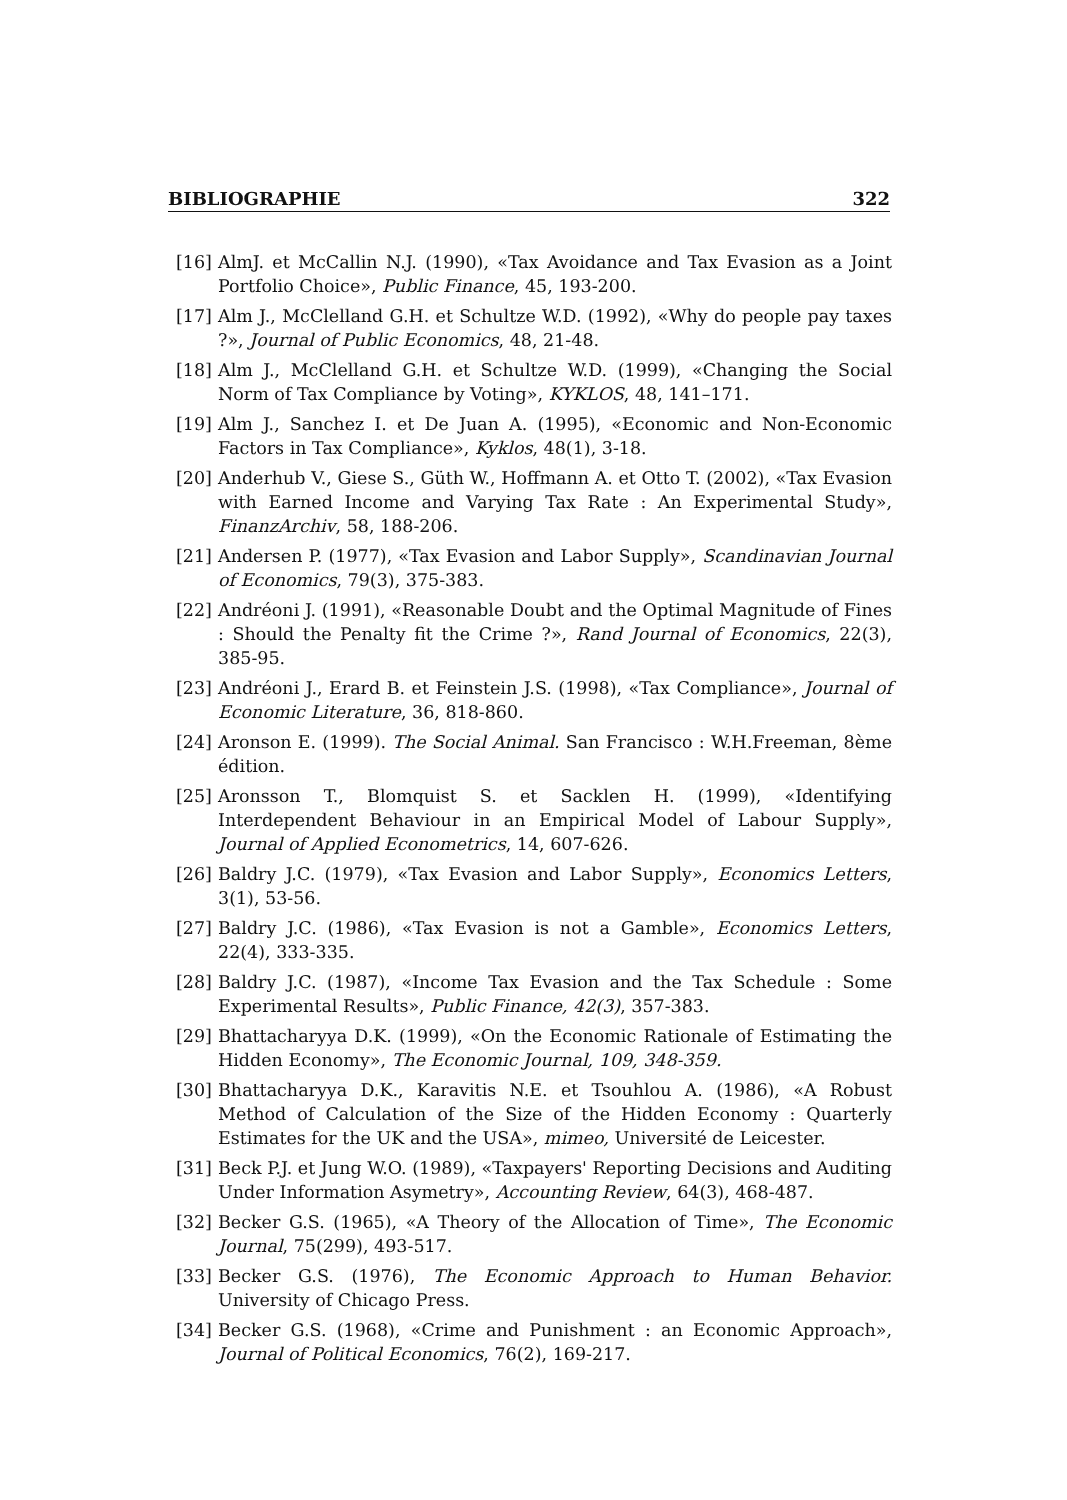BIBLIOGRAPHIE 322
[16] AlmJ. et McCallin N.J. (1990), «Tax Avoidance and Tax Evasion as a Joint Portfolio Choice», Public Finance, 45, 193-200.
[17] Alm J., McClelland G.H. et Schultze W.D. (1992), «Why do people pay taxes ?», Journal of Public Economics, 48, 21-48.
[18] Alm J., McClelland G.H. et Schultze W.D. (1999), «Changing the Social Norm of Tax Compliance by Voting», KYKLOS, 48, 141–171.
[19] Alm J., Sanchez I. et De Juan A. (1995), «Economic and Non-Economic Factors in Tax Compliance», Kyklos, 48(1), 3-18.
[20] Anderhub V., Giese S., Güth W., Hoffmann A. et Otto T. (2002), «Tax Evasion with Earned Income and Varying Tax Rate : An Experimental Study», FinanzArchiv, 58, 188-206.
[21] Andersen P. (1977), «Tax Evasion and Labor Supply», Scandinavian Journal of Economics, 79(3), 375-383.
[22] Andréoni J. (1991), «Reasonable Doubt and the Optimal Magnitude of Fines : Should the Penalty fit the Crime ?», Rand Journal of Economics, 22(3), 385-95.
[23] Andréoni J., Erard B. et Feinstein J.S. (1998), «Tax Compliance», Journal of Economic Literature, 36, 818-860.
[24] Aronson E. (1999). The Social Animal. San Francisco : W.H.Freeman, 8ème édition.
[25] Aronsson T., Blomquist S. et Sacklen H. (1999), «Identifying Interdependent Behaviour in an Empirical Model of Labour Supply», Journal of Applied Econometrics, 14, 607-626.
[26] Baldry J.C. (1979), «Tax Evasion and Labor Supply», Economics Letters, 3(1), 53-56.
[27] Baldry J.C. (1986), «Tax Evasion is not a Gamble», Economics Letters, 22(4), 333-335.
[28] Baldry J.C. (1987), «Income Tax Evasion and the Tax Schedule : Some Experimental Results», Public Finance, 42(3), 357-383.
[29] Bhattacharyya D.K. (1999), «On the Economic Rationale of Estimating the Hidden Economy», The Economic Journal, 109, 348-359.
[30] Bhattacharyya D.K., Karavitis N.E. et Tsouhlou A. (1986), «A Robust Method of Calculation of the Size of the Hidden Economy : Quarterly Estimates for the UK and the USA», mimeo, Université de Leicester.
[31] Beck P.J. et Jung W.O. (1989), «Taxpayers' Reporting Decisions and Auditing Under Information Asymetry», Accounting Review, 64(3), 468-487.
[32] Becker G.S. (1965), «A Theory of the Allocation of Time», The Economic Journal, 75(299), 493-517.
[33] Becker G.S. (1976), The Economic Approach to Human Behavior. University of Chicago Press.
[34] Becker G.S. (1968), «Crime and Punishment : an Economic Approach», Journal of Political Economics, 76(2), 169-217.